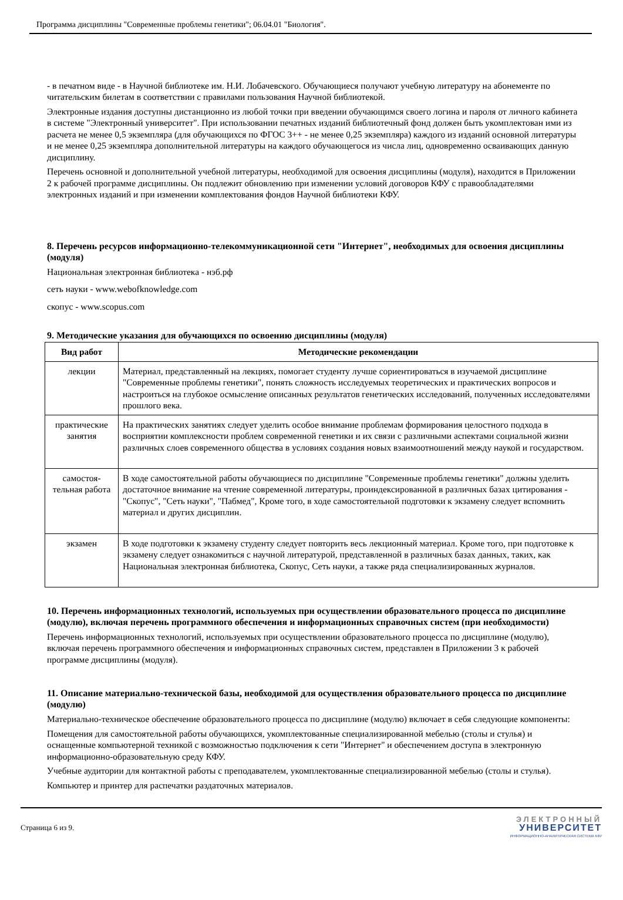Программа дисциплины "Современные проблемы генетики"; 06.04.01 "Биология".
- в печатном виде - в Научной библиотеке им. Н.И. Лобачевского. Обучающиеся получают учебную литературу на абонементе по читательским билетам в соответствии с правилами пользования Научной библиотекой.
Электронные издания доступны дистанционно из любой точки при введении обучающимся своего логина и пароля от личного кабинета в системе "Электронный университет". При использовании печатных изданий библиотечный фонд должен быть укомплектован ими из расчета не менее 0,5 экземпляра (для обучающихся по ФГОС 3++ - не менее 0,25 экземпляра) каждого из изданий основной литературы и не менее 0,25 экземпляра дополнительной литературы на каждого обучающегося из числа лиц, одновременно осваивающих данную дисциплину.
Перечень основной и дополнительной учебной литературы, необходимой для освоения дисциплины (модуля), находится в Приложении 2 к рабочей программе дисциплины. Он подлежит обновлению при изменении условий договоров КФУ с правообладателями электронных изданий и при изменении комплектования фондов Научной библиотеки КФУ.
8. Перечень ресурсов информационно-телекоммуникационной сети "Интернет", необходимых для освоения дисциплины (модуля)
Национальная электронная библиотека - нэб.рф
сеть науки - www.webofknowledge.com
скопус - www.scopus.com
9. Методические указания для обучающихся по освоению дисциплины (модуля)
| Вид работ | Методические рекомендации |
| --- | --- |
| лекции | Материал, представленный на лекциях, помогает студенту лучше сориентироваться в изучаемой дисциплине "Современные проблемы генетики", понять сложность исследуемых теоретических и практических вопросов и настроиться на глубокое осмысление описанных результатов генетических исследований, полученных исследователями прошлого века. |
| практические занятия | На практических занятиях следует уделить особое внимание проблемам формирования целостного подхода в восприятии комплексности проблем современной генетики и их связи с различными аспектами социальной жизни различных слоев современного общества в условиях создания новых взаимоотношений между наукой и государством. |
| самостоя-тельная работа | В ходе самостоятельной работы обучающиеся по дисциплине "Современные проблемы генетики" должны уделить достаточное внимание на чтение современной литературы, проиндексированной в различных базах цитирования - "Скопус", "Сеть науки", "Пабмед", Кроме того, в ходе самостоятельной подготовки к экзамену следует вспомнить материал и других дисциплин. |
| экзамен | В ходе подготовки к экзамену студенту следует повторить весь лекционный материал. Кроме того, при подготовке к экзамену следует ознакомиться с научной литературой, представленной в различных базах данных, таких, как Национальная электронная библиотека, Скопус, Сеть науки, а также ряда специализированных журналов. |
10. Перечень информационных технологий, используемых при осуществлении образовательного процесса по дисциплине (модулю), включая перечень программного обеспечения и информационных справочных систем (при необходимости)
Перечень информационных технологий, используемых при осуществлении образовательного процесса по дисциплине (модулю), включая перечень программного обеспечения и информационных справочных систем, представлен в Приложении 3 к рабочей программе дисциплины (модуля).
11. Описание материально-технической базы, необходимой для осуществления образовательного процесса по дисциплине (модулю)
Материально-техническое обеспечение образовательного процесса по дисциплине (модулю) включает в себя следующие компоненты:
Помещения для самостоятельной работы обучающихся, укомплектованные специализированной мебелью (столы и стулья) и оснащенные компьютерной техникой с возможностью подключения к сети "Интернет" и обеспечением доступа в электронную информационно-образовательную среду КФУ.
Учебные аудитории для контактной работы с преподавателем, укомплектованные специализированной мебелью (столы и стулья).
Компьютер и принтер для распечатки раздаточных материалов.
Страница 6 из 9.
ЭЛЕКТРОННЫЙ
УНИВЕРСИТЕТ
ИНФОРМАЦИОННО-АНАЛИТИЧЕСКАЯ СИСТЕМА КФУ